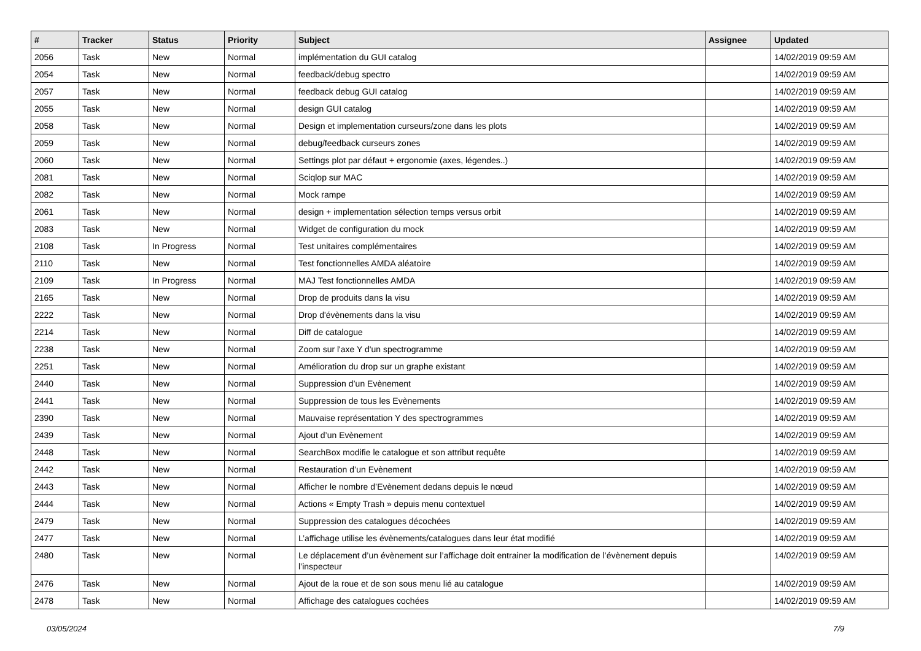| # | Tracker | Status | Priority | Subject | Assignee | Updated |
| --- | --- | --- | --- | --- | --- | --- |
| 2056 | Task | New | Normal | implémentation du GUI catalog | | 14/02/2019 09:59 AM |
| 2054 | Task | New | Normal | feedback/debug spectro | | 14/02/2019 09:59 AM |
| 2057 | Task | New | Normal | feedback debug GUI catalog | | 14/02/2019 09:59 AM |
| 2055 | Task | New | Normal | design GUI catalog | | 14/02/2019 09:59 AM |
| 2058 | Task | New | Normal | Design et implementation curseurs/zone dans les plots | | 14/02/2019 09:59 AM |
| 2059 | Task | New | Normal | debug/feedback curseurs zones | | 14/02/2019 09:59 AM |
| 2060 | Task | New | Normal | Settings plot par défaut + ergonomie (axes, légendes..) | | 14/02/2019 09:59 AM |
| 2081 | Task | New | Normal | Sciqlop sur MAC | | 14/02/2019 09:59 AM |
| 2082 | Task | New | Normal | Mock rampe | | 14/02/2019 09:59 AM |
| 2061 | Task | New | Normal | design + implementation sélection temps versus orbit | | 14/02/2019 09:59 AM |
| 2083 | Task | New | Normal | Widget de configuration du mock | | 14/02/2019 09:59 AM |
| 2108 | Task | In Progress | Normal | Test unitaires complémentaires | | 14/02/2019 09:59 AM |
| 2110 | Task | New | Normal | Test fonctionnelles AMDA aléatoire | | 14/02/2019 09:59 AM |
| 2109 | Task | In Progress | Normal | MAJ Test fonctionnelles AMDA | | 14/02/2019 09:59 AM |
| 2165 | Task | New | Normal | Drop de produits dans la visu | | 14/02/2019 09:59 AM |
| 2222 | Task | New | Normal | Drop d'évènements dans la visu | | 14/02/2019 09:59 AM |
| 2214 | Task | New | Normal | Diff de catalogue | | 14/02/2019 09:59 AM |
| 2238 | Task | New | Normal | Zoom sur l'axe Y d'un spectrogramme | | 14/02/2019 09:59 AM |
| 2251 | Task | New | Normal | Amélioration du drop sur un graphe existant | | 14/02/2019 09:59 AM |
| 2440 | Task | New | Normal | Suppression d’un Evènement | | 14/02/2019 09:59 AM |
| 2441 | Task | New | Normal | Suppression de tous les Evènements | | 14/02/2019 09:59 AM |
| 2390 | Task | New | Normal | Mauvaise représentation Y des spectrogrammes | | 14/02/2019 09:59 AM |
| 2439 | Task | New | Normal | Ajout d’un Evènement | | 14/02/2019 09:59 AM |
| 2448 | Task | New | Normal | SearchBox modifie le catalogue et son attribut requête | | 14/02/2019 09:59 AM |
| 2442 | Task | New | Normal | Restauration d’un Evènement | | 14/02/2019 09:59 AM |
| 2443 | Task | New | Normal | Afficher le nombre d’Evènement dedans depuis le nœud | | 14/02/2019 09:59 AM |
| 2444 | Task | New | Normal | Actions « Empty Trash » depuis menu contextuel | | 14/02/2019 09:59 AM |
| 2479 | Task | New | Normal | Suppression des catalogues décochées | | 14/02/2019 09:59 AM |
| 2477 | Task | New | Normal | L’affichage utilise les évènements/catalogues dans leur état modifié | | 14/02/2019 09:59 AM |
| 2480 | Task | New | Normal | Le déplacement d’un évènement sur l’affichage doit entrainer la modification de l’évènement depuis l’inspecteur | | 14/02/2019 09:59 AM |
| 2476 | Task | New | Normal | Ajout de la roue et de son sous menu lié au catalogue | | 14/02/2019 09:59 AM |
| 2478 | Task | New | Normal | Affichage des catalogues cochées | | 14/02/2019 09:59 AM |
03/05/2024 7/9